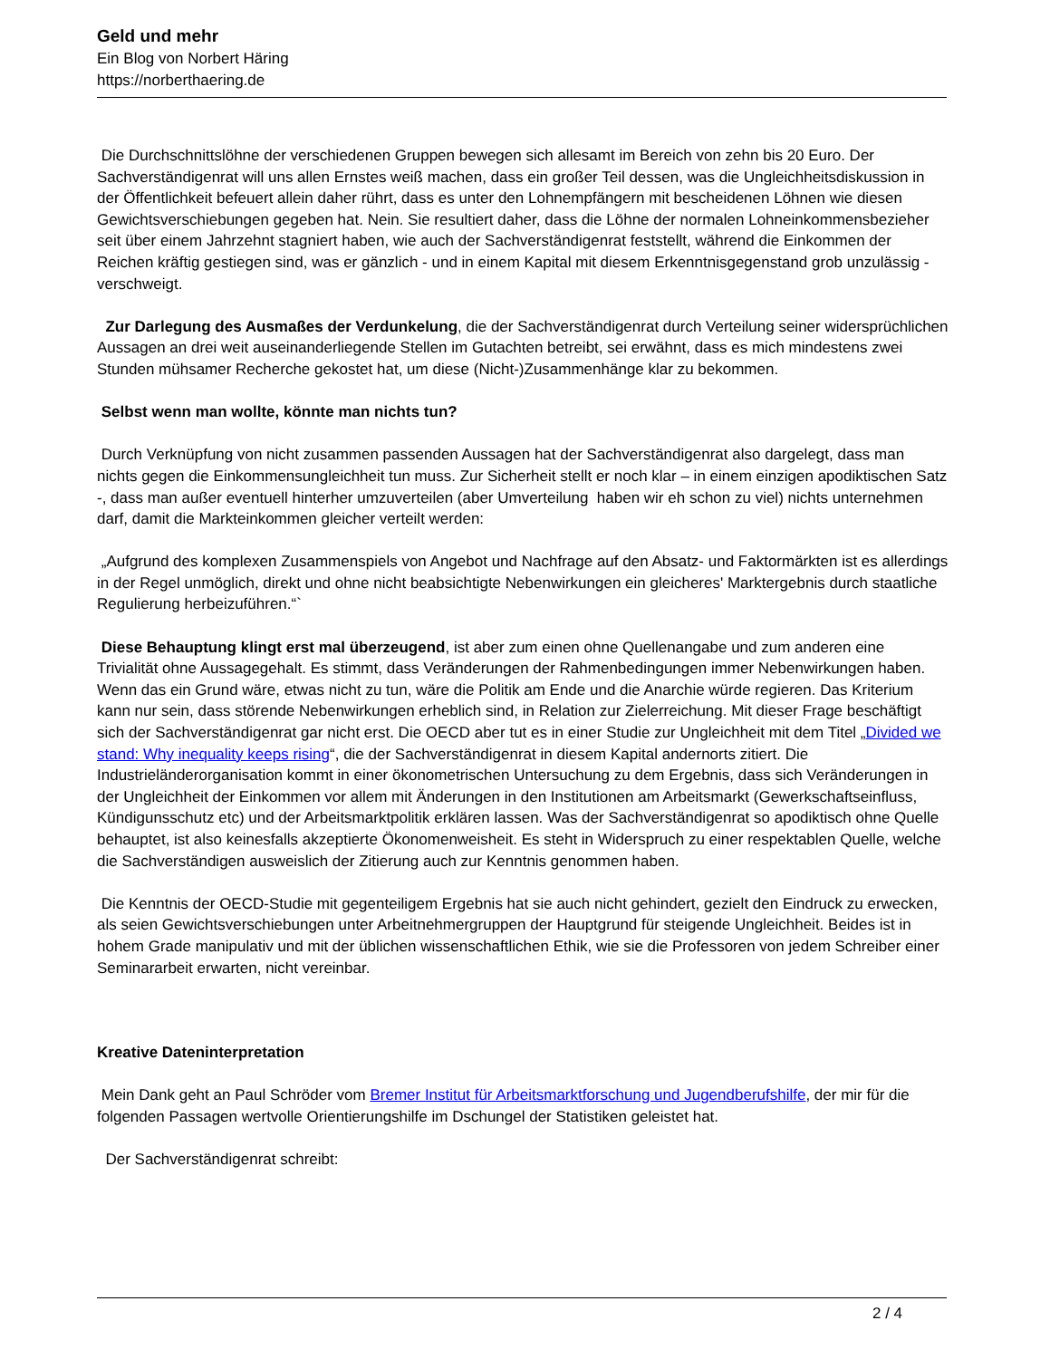Geld und mehr
Ein Blog von Norbert Häring
https://norberthaering.de
Die Durchschnittslöhne der verschiedenen Gruppen bewegen sich allesamt im Bereich von zehn bis 20 Euro. Der Sachverständigenrat will uns allen Ernstes weiß machen, dass ein großer Teil dessen, was die Ungleichheitsdiskussion in der Öffentlichkeit befeuert allein daher rührt, dass es unter den Lohnempfängern mit bescheidenen Löhnen wie diesen Gewichtsverschiebungen gegeben hat. Nein. Sie resultiert daher, dass die Löhne der normalen Lohneinkommensbezieher seit über einem Jahrzehnt stagniert haben, wie auch der Sachverständigenrat feststellt, während die Einkommen der Reichen kräftig gestiegen sind, was er gänzlich - und in einem Kapital mit diesem Erkenntnisgegenstand grob unzulässig - verschweigt.
Zur Darlegung des Ausmaßes der Verdunkelung, die der Sachverständigenrat durch Verteilung seiner widersprüchlichen Aussagen an drei weit auseinanderliegende Stellen im Gutachten betreibt, sei erwähnt, dass es mich mindestens zwei Stunden mühsamer Recherche gekostet hat, um diese (Nicht-)Zusammenhänge klar zu bekommen.
Selbst wenn man wollte, könnte man nichts tun?
Durch Verknüpfung von nicht zusammen passenden Aussagen hat der Sachverständigenrat also dargelegt, dass man nichts gegen die Einkommensungleichheit tun muss. Zur Sicherheit stellt er noch klar – in einem einzigen apodiktischen Satz -, dass man außer eventuell hinterher umzuverteilen (aber Umverteilung haben wir eh schon zu viel) nichts unternehmen darf, damit die Markteinkommen gleicher verteilt werden:
„Aufgrund des komplexen Zusammenspiels von Angebot und Nachfrage auf den Absatz- und Faktormärkten ist es allerdings in der Regel unmöglich, direkt und ohne nicht beabsichtigte Nebenwirkungen ein gleicheres' Marktergebnis durch staatliche Regulierung herbeizuführen.“`
Diese Behauptung klingt erst mal überzeugend, ist aber zum einen ohne Quellenangabe und zum anderen eine Trivialität ohne Aussagegehalt. Es stimmt, dass Veränderungen der Rahmenbedingungen immer Nebenwirkungen haben. Wenn das ein Grund wäre, etwas nicht zu tun, wäre die Politik am Ende und die Anarchie würde regieren. Das Kriterium kann nur sein, dass störende Nebenwirkungen erheblich sind, in Relation zur Zielerreichung. Mit dieser Frage beschäftigt sich der Sachverständigenrat gar nicht erst. Die OECD aber tut es in einer Studie zur Ungleichheit mit dem Titel „Divided we stand: Why inequality keeps rising“, die der Sachverständigenrat in diesem Kapital andernorts zitiert. Die Industrieländerorganisation kommt in einer ökonometrischen Untersuchung zu dem Ergebnis, dass sich Veränderungen in der Ungleichheit der Einkommen vor allem mit Änderungen in den Institutionen am Arbeitsmarkt (Gewerkschaftseinfluss, Kündigunsschutz etc) und der Arbeitsmarktpolitik erklären lassen. Was der Sachverständigenrat so apodiktisch ohne Quelle behauptet, ist also keinesfalls akzeptierte Ökonomenweisheit. Es steht in Widerspruch zu einer respektablen Quelle, welche die Sachverständigen ausweislich der Zitierung auch zur Kenntnis genommen haben.
Die Kenntnis der OECD-Studie mit gegenteiligem Ergebnis hat sie auch nicht gehindert, gezielt den Eindruck zu erwecken, als seien Gewichtsverschiebungen unter Arbeitnehmergruppen der Hauptgrund für steigende Ungleichheit. Beides ist in hohem Grade manipulativ und mit der üblichen wissenschaftlichen Ethik, wie sie die Professoren von jedem Schreiber einer Seminararbeit erwarten, nicht vereinbar.
Kreative Dateninterpretation
Mein Dank geht an Paul Schröder vom Bremer Institut für Arbeitsmarktforschung und Jugendberufshilfe, der mir für die folgenden Passagen wertvolle Orientierungshilfe im Dschungel der Statistiken geleistet hat.
Der Sachverständigenrat schreibt:
2 / 4